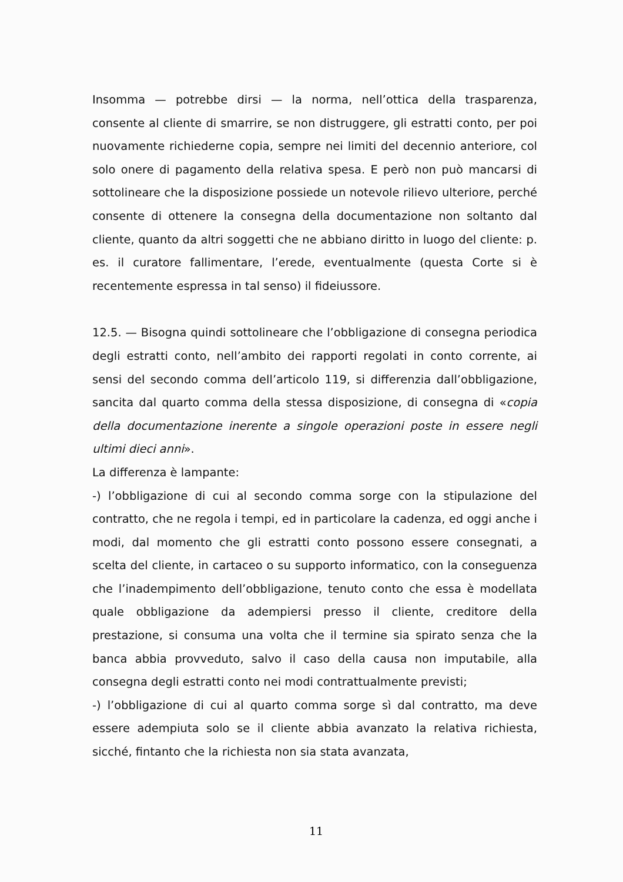Insomma — potrebbe dirsi — la norma, nell’ottica della trasparenza, consente al cliente di smarrire, se non distruggere, gli estratti conto, per poi nuovamente richiederne copia, sempre nei limiti del decennio anteriore, col solo onere di pagamento della relativa spesa. E però non può mancarsi di sottolineare che la disposizione possiede un notevole rilievo ulteriore, perché consente di ottenere la consegna della documentazione non soltanto dal cliente, quanto da altri soggetti che ne abbiano diritto in luogo del cliente: p. es. il curatore fallimentare, l’erede, eventualmente (questa Corte si è recentemente espressa in tal senso) il fideiussore.
12.5. — Bisogna quindi sottolineare che l’obbligazione di consegna periodica degli estratti conto, nell’ambito dei rapporti regolati in conto corrente, ai sensi del secondo comma dell’articolo 119, si differenzia dall’obbligazione, sancita dal quarto comma della stessa disposizione, di consegna di «copia della documentazione inerente a singole operazioni poste in essere negli ultimi dieci anni».
La differenza è lampante:
-) l’obbligazione di cui al secondo comma sorge con la stipulazione del contratto, che ne regola i tempi, ed in particolare la cadenza, ed oggi anche i modi, dal momento che gli estratti conto possono essere consegnati, a scelta del cliente, in cartaceo o su supporto informatico, con la conseguenza che l’inadempimento dell’obbligazione, tenuto conto che essa è modellata quale obbligazione da adempiersi presso il cliente, creditore della prestazione, si consuma una volta che il termine sia spirato senza che la banca abbia provveduto, salvo il caso della causa non imputabile, alla consegna degli estratti conto nei modi contrattualmente previsti;
-) l’obbligazione di cui al quarto comma sorge sì dal contratto, ma deve essere adempiuta solo se il cliente abbia avanzato la relativa richiesta, sicché, fintanto che la richiesta non sia stata avanzata,
11